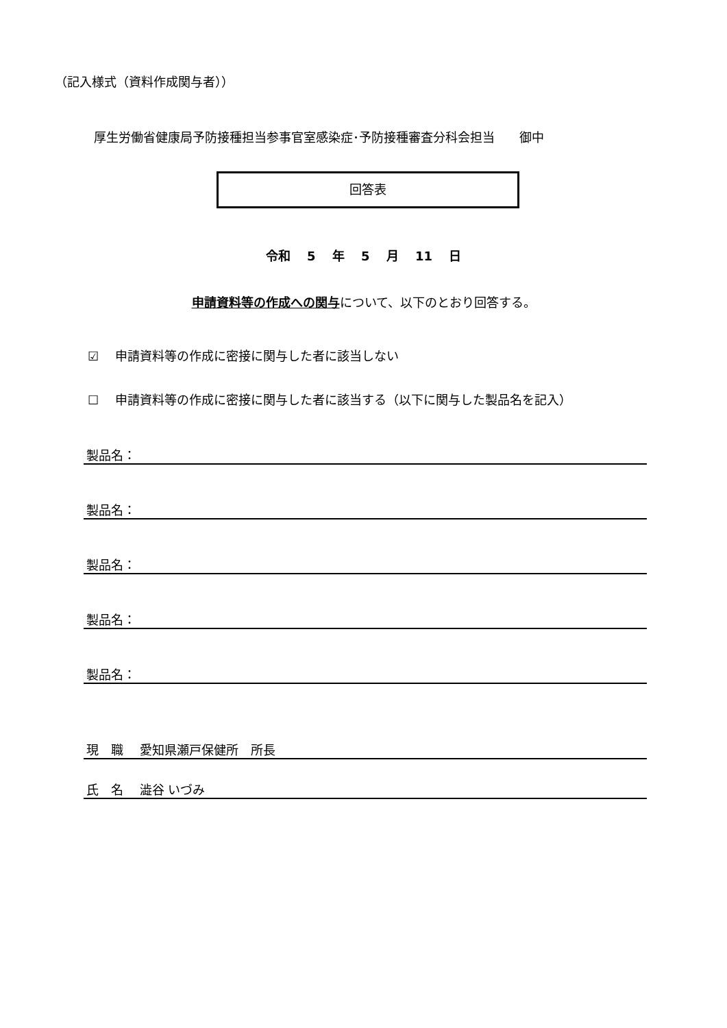（記入様式（資料作成関与者））
厚生労働省健康局予防接種担当参事官室感染症･予防接種審査分科会担当　　御中
回答表
令和 5 年 5 月 11 日
申請資料等の作成への関与について、以下のとおり回答する。
☑　 申請資料等の作成に密接に関与した者に該当しない
☐　 申請資料等の作成に密接に関与した者に該当する（以下に関与した製品名を記入）
製品名：
製品名：
製品名：
製品名：
製品名：
現　職　 愛知県瀬戸保健所　所長
氏　名　 澁谷 いづみ